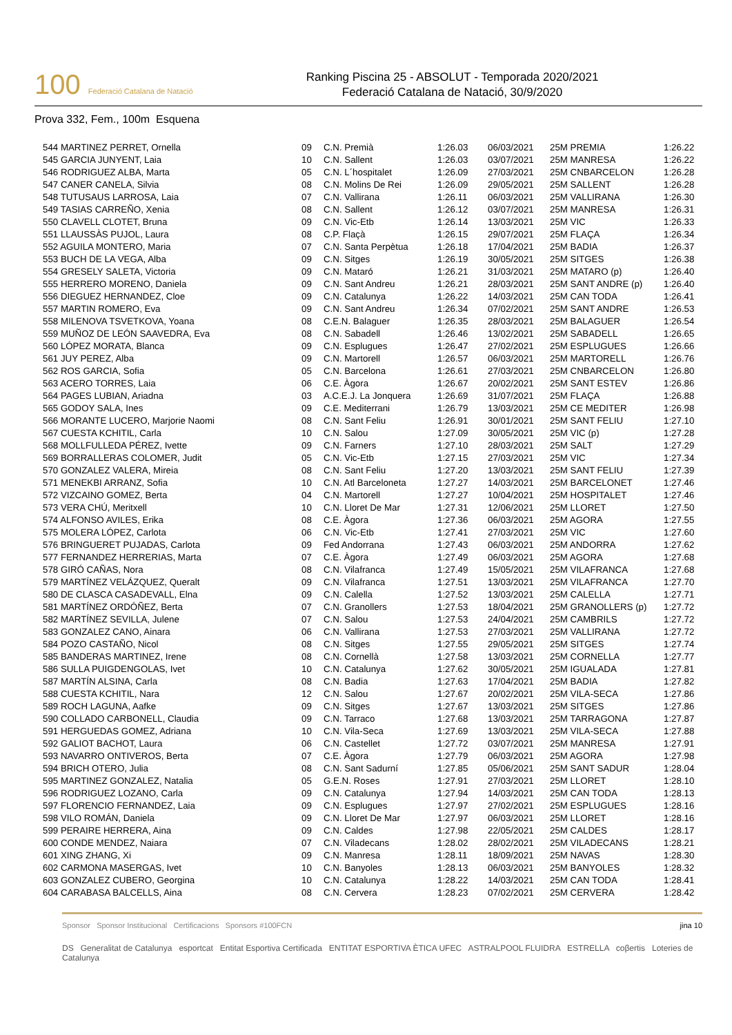100 Federació Catalana de Natació
Ranking Piscina 25 - ABSOLUT - Temporada 2020/2021
Federació Catalana de Natació, 30/9/2020
Prova 332, Fem., 100m Esquena
| 544 MARTINEZ PERRET, Ornella | 09 | C.N. Premià | 1:26.03 | 06/03/2021 | 25M PREMIA | 1:26.22 |
| 545 GARCIA JUNYENT, Laia | 10 | C.N. Sallent | 1:26.03 | 03/07/2021 | 25M MANRESA | 1:26.22 |
| 546 RODRIGUEZ ALBA, Marta | 05 | C.N. L´hospitalet | 1:26.09 | 27/03/2021 | 25M CNBARCELON | 1:26.28 |
| 547 CANER CANELA, Silvia | 08 | C.N. Molins De Rei | 1:26.09 | 29/05/2021 | 25M SALLENT | 1:26.28 |
| 548 TUTUSAUS LARROSA, Laia | 07 | C.N. Vallirana | 1:26.11 | 06/03/2021 | 25M VALLIRANA | 1:26.30 |
| 549 TASIAS CARREÑO, Xenia | 08 | C.N. Sallent | 1:26.12 | 03/07/2021 | 25M MANRESA | 1:26.31 |
| 550 CLAVELL CLOTET, Bruna | 09 | C.N. Vic-Etb | 1:26.14 | 13/03/2021 | 25M VIC | 1:26.33 |
| 551 LLAUSSÀS PUJOL, Laura | 08 | C.P. Flaçà | 1:26.15 | 29/07/2021 | 25M FLAÇA | 1:26.34 |
| 552 AGUILA MONTERO, Maria | 07 | C.N. Santa Perpètua | 1:26.18 | 17/04/2021 | 25M BADIA | 1:26.37 |
| 553 BUCH DE LA VEGA, Alba | 09 | C.N. Sitges | 1:26.19 | 30/05/2021 | 25M SITGES | 1:26.38 |
| 554 GRESELY SALETA, Victoria | 09 | C.N. Mataró | 1:26.21 | 31/03/2021 | 25M MATARO (p) | 1:26.40 |
| 555 HERRERO MORENO, Daniela | 09 | C.N. Sant Andreu | 1:26.21 | 28/03/2021 | 25M SANT ANDRE (p) | 1:26.40 |
| 556 DIEGUEZ HERNANDEZ, Cloe | 09 | C.N. Catalunya | 1:26.22 | 14/03/2021 | 25M CAN TODA | 1:26.41 |
| 557 MARTIN ROMERO, Eva | 09 | C.N. Sant Andreu | 1:26.34 | 07/02/2021 | 25M SANT ANDRE | 1:26.53 |
| 558 MILENOVA TSVETKOVA, Yoana | 08 | C.E.N. Balaguer | 1:26.35 | 28/03/2021 | 25M BALAGUER | 1:26.54 |
| 559 MUÑOZ DE LEÓN SAAVEDRA, Eva | 08 | C.N. Sabadell | 1:26.46 | 13/02/2021 | 25M SABADELL | 1:26.65 |
| 560 LÓPEZ MORATA, Blanca | 09 | C.N. Esplugues | 1:26.47 | 27/02/2021 | 25M ESPLUGUES | 1:26.66 |
| 561 JUY PEREZ, Alba | 09 | C.N. Martorell | 1:26.57 | 06/03/2021 | 25M MARTORELL | 1:26.76 |
| 562 ROS GARCIA, Sofia | 05 | C.N. Barcelona | 1:26.61 | 27/03/2021 | 25M CNBARCELON | 1:26.80 |
| 563 ACERO TORRES, Laia | 06 | C.E. Àgora | 1:26.67 | 20/02/2021 | 25M SANT ESTEV | 1:26.86 |
| 564 PAGES LUBIAN, Ariadna | 03 | A.C.E.J. La Jonquera | 1:26.69 | 31/07/2021 | 25M FLAÇA | 1:26.88 |
| 565 GODOY SALA, Ines | 09 | C.E. Mediterrani | 1:26.79 | 13/03/2021 | 25M CE MEDITER | 1:26.98 |
| 566 MORANTE LUCERO, Marjorie Naomi | 08 | C.N. Sant Feliu | 1:26.91 | 30/01/2021 | 25M SANT FELIU | 1:27.10 |
| 567 CUESTA KCHITIL, Carla | 10 | C.N. Salou | 1:27.09 | 30/05/2021 | 25M VIC (p) | 1:27.28 |
| 568 MOLLFULLEDA PÉREZ, Ivette | 09 | C.N. Farners | 1:27.10 | 28/03/2021 | 25M SALT | 1:27.29 |
| 569 BORRALLERAS COLOMER, Judit | 05 | C.N. Vic-Etb | 1:27.15 | 27/03/2021 | 25M VIC | 1:27.34 |
| 570 GONZALEZ VALERA, Mireia | 08 | C.N. Sant Feliu | 1:27.20 | 13/03/2021 | 25M SANT FELIU | 1:27.39 |
| 571 MENEKBI ARRANZ, Sofia | 10 | C.N. Atl Barceloneta | 1:27.27 | 14/03/2021 | 25M BARCELONET | 1:27.46 |
| 572 VIZCAINO GOMEZ, Berta | 04 | C.N. Martorell | 1:27.27 | 10/04/2021 | 25M HOSPITALET | 1:27.46 |
| 573 VERA CHÚ, Meritxell | 10 | C.N. Lloret De Mar | 1:27.31 | 12/06/2021 | 25M LLORET | 1:27.50 |
| 574 ALFONSO AVILES, Erika | 08 | C.E. Àgora | 1:27.36 | 06/03/2021 | 25M AGORA | 1:27.55 |
| 575 MOLERA LÓPEZ, Carlota | 06 | C.N. Vic-Etb | 1:27.41 | 27/03/2021 | 25M VIC | 1:27.60 |
| 576 BRINGUERET PUJADAS, Carlota | 09 | Fed Andorrana | 1:27.43 | 06/03/2021 | 25M ANDORRA | 1:27.62 |
| 577 FERNANDEZ HERRERIAS, Marta | 07 | C.E. Àgora | 1:27.49 | 06/03/2021 | 25M AGORA | 1:27.68 |
| 578 GIRÓ CAÑAS, Nora | 08 | C.N. Vilafranca | 1:27.49 | 15/05/2021 | 25M VILAFRANCA | 1:27.68 |
| 579 MARTÍNEZ VELÁZQUEZ, Queralt | 09 | C.N. Vilafranca | 1:27.51 | 13/03/2021 | 25M VILAFRANCA | 1:27.70 |
| 580 DE CLASCA CASADEVALL, Elna | 09 | C.N. Calella | 1:27.52 | 13/03/2021 | 25M CALELLA | 1:27.71 |
| 581 MARTÍNEZ ORDÓÑEZ, Berta | 07 | C.N. Granollers | 1:27.53 | 18/04/2021 | 25M GRANOLLERS (p) | 1:27.72 |
| 582 MARTÍNEZ SEVILLA, Julene | 07 | C.N. Salou | 1:27.53 | 24/04/2021 | 25M CAMBRILS | 1:27.72 |
| 583 GONZALEZ CANO, Ainara | 06 | C.N. Vallirana | 1:27.53 | 27/03/2021 | 25M VALLIRANA | 1:27.72 |
| 584 POZO CASTAÑO, Nicol | 08 | C.N. Sitges | 1:27.55 | 29/05/2021 | 25M SITGES | 1:27.74 |
| 585 BANDERAS MARTINEZ, Irene | 08 | C.N. Cornellà | 1:27.58 | 13/03/2021 | 25M CORNELLA | 1:27.77 |
| 586 SULLA PUIGDENGOLAS, Ivet | 10 | C.N. Catalunya | 1:27.62 | 30/05/2021 | 25M IGUALADA | 1:27.81 |
| 587 MARTÍN ALSINA, Carla | 08 | C.N. Badia | 1:27.63 | 17/04/2021 | 25M BADIA | 1:27.82 |
| 588 CUESTA KCHITIL, Nara | 12 | C.N. Salou | 1:27.67 | 20/02/2021 | 25M VILA-SECA | 1:27.86 |
| 589 ROCH LAGUNA, Aafke | 09 | C.N. Sitges | 1:27.67 | 13/03/2021 | 25M SITGES | 1:27.86 |
| 590 COLLADO CARBONELL, Claudia | 09 | C.N. Tarraco | 1:27.68 | 13/03/2021 | 25M TARRAGONA | 1:27.87 |
| 591 HERGUEDAS GOMEZ, Adriana | 10 | C.N. Vila-Seca | 1:27.69 | 13/03/2021 | 25M VILA-SECA | 1:27.88 |
| 592 GALIOT BACHOT, Laura | 06 | C.N. Castellet | 1:27.72 | 03/07/2021 | 25M MANRESA | 1:27.91 |
| 593 NAVARRO ONTIVEROS, Berta | 07 | C.E. Àgora | 1:27.79 | 06/03/2021 | 25M AGORA | 1:27.98 |
| 594 BRICH OTERO, Julia | 08 | C.N. Sant Sadurní | 1:27.85 | 05/06/2021 | 25M SANT SADUR | 1:28.04 |
| 595 MARTINEZ GONZALEZ, Natalia | 05 | G.E.N. Roses | 1:27.91 | 27/03/2021 | 25M LLORET | 1:28.10 |
| 596 RODRIGUEZ LOZANO, Carla | 09 | C.N. Catalunya | 1:27.94 | 14/03/2021 | 25M CAN TODA | 1:28.13 |
| 597 FLORENCIO FERNANDEZ, Laia | 09 | C.N. Esplugues | 1:27.97 | 27/02/2021 | 25M ESPLUGUES | 1:28.16 |
| 598 VILO ROMÁN, Daniela | 09 | C.N. Lloret De Mar | 1:27.97 | 06/03/2021 | 25M LLORET | 1:28.16 |
| 599 PERAIRE HERRERA, Aina | 09 | C.N. Caldes | 1:27.98 | 22/05/2021 | 25M CALDES | 1:28.17 |
| 600 CONDE MENDEZ, Naiara | 07 | C.N. Viladecans | 1:28.02 | 28/02/2021 | 25M VILADECANS | 1:28.21 |
| 601 XING ZHANG, Xi | 09 | C.N. Manresa | 1:28.11 | 18/09/2021 | 25M NAVAS | 1:28.30 |
| 602 CARMONA MASERGAS, Ivet | 10 | C.N. Banyoles | 1:28.13 | 06/03/2021 | 25M BANYOLES | 1:28.32 |
| 603 GONZALEZ CUBERO, Georgina | 10 | C.N. Catalunya | 1:28.22 | 14/03/2021 | 25M CAN TODA | 1:28.41 |
| 604 CARABASA BALCELLS, Aina | 08 | C.N. Cervera | 1:28.23 | 07/02/2021 | 25M CERVERA | 1:28.42 |
Sponsor Sponsor Institucional Certificacions Sponsors #100FCN jina 10
DS Generalitat de Catalunya esportcat Entitat Esportiva Certificada ENTITAT ESPORTIVA ÈTICA UFEC ASTRALPOOL FLUIDRA ESTRELLA coβertis Loteries de Catalunya